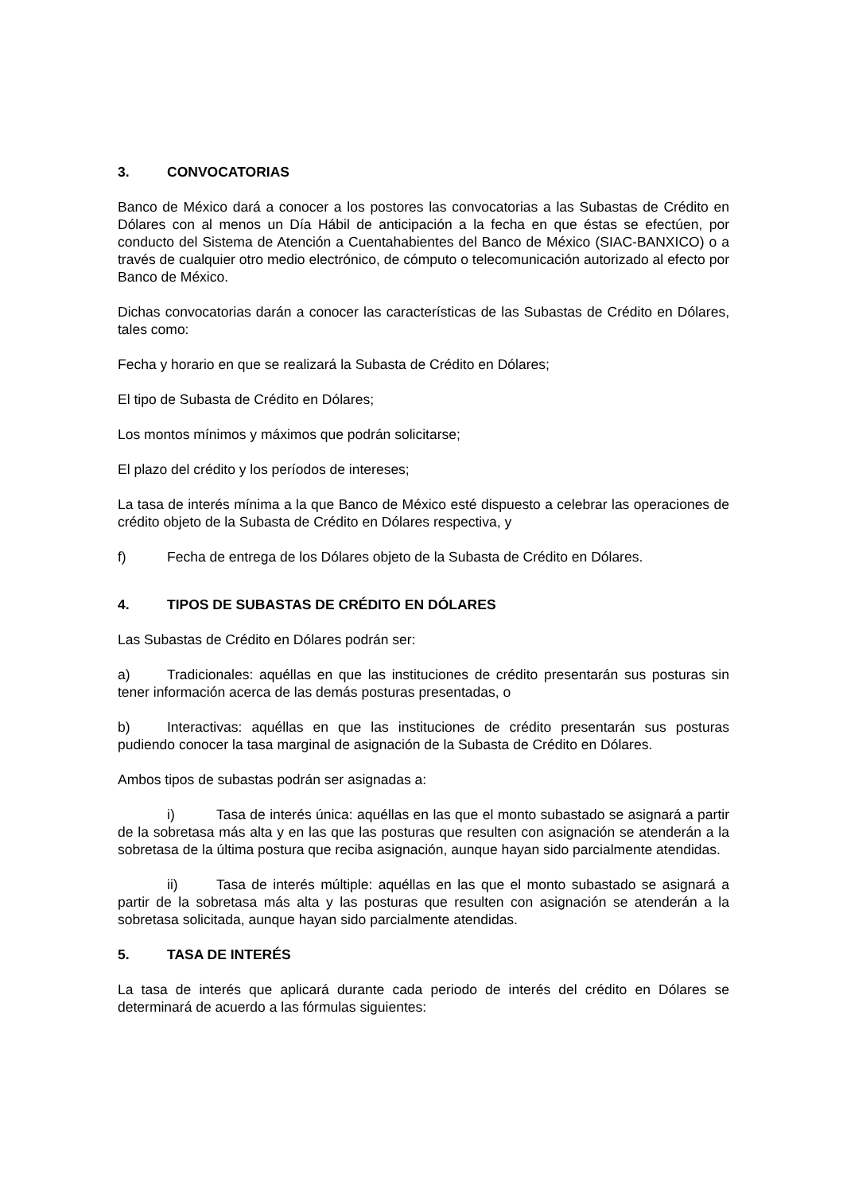3. CONVOCATORIAS
Banco de México dará a conocer a los postores las convocatorias a las Subastas de Crédito en Dólares con al menos un Día Hábil de anticipación a la fecha en que éstas se efectúen, por conducto del Sistema de Atención a Cuentahabientes del Banco de México (SIAC-BANXICO) o a través de cualquier otro medio electrónico, de cómputo o telecomunicación autorizado al efecto por Banco de México.
Dichas convocatorias darán a conocer las características de las Subastas de Crédito en Dólares, tales como:
Fecha y horario en que se realizará la Subasta de Crédito en Dólares;
El tipo de Subasta de Crédito en Dólares;
Los montos mínimos y máximos que podrán solicitarse;
El plazo del crédito y los períodos de intereses;
La tasa de interés mínima a la que Banco de México esté dispuesto a celebrar las operaciones de crédito objeto de la Subasta de Crédito en Dólares respectiva, y
f) Fecha de entrega de los Dólares objeto de la Subasta de Crédito en Dólares.
4. TIPOS DE SUBASTAS DE CRÉDITO EN DÓLARES
Las Subastas de Crédito en Dólares podrán ser:
a) Tradicionales: aquéllas en que las instituciones de crédito presentarán sus posturas sin tener información acerca de las demás posturas presentadas, o
b) Interactivas: aquéllas en que las instituciones de crédito presentarán sus posturas pudiendo conocer la tasa marginal de asignación de la Subasta de Crédito en Dólares.
Ambos tipos de subastas podrán ser asignadas a:
i) Tasa de interés única: aquéllas en las que el monto subastado se asignará a partir de la sobretasa más alta y en las que las posturas que resulten con asignación se atenderán a la sobretasa de la última postura que reciba asignación, aunque hayan sido parcialmente atendidas.
ii) Tasa de interés múltiple: aquéllas en las que el monto subastado se asignará a partir de la sobretasa más alta y las posturas que resulten con asignación se atenderán a la sobretasa solicitada, aunque hayan sido parcialmente atendidas.
5. TASA DE INTERÉS
La tasa de interés que aplicará durante cada periodo de interés del crédito en Dólares se determinará de acuerdo a las fórmulas siguientes: